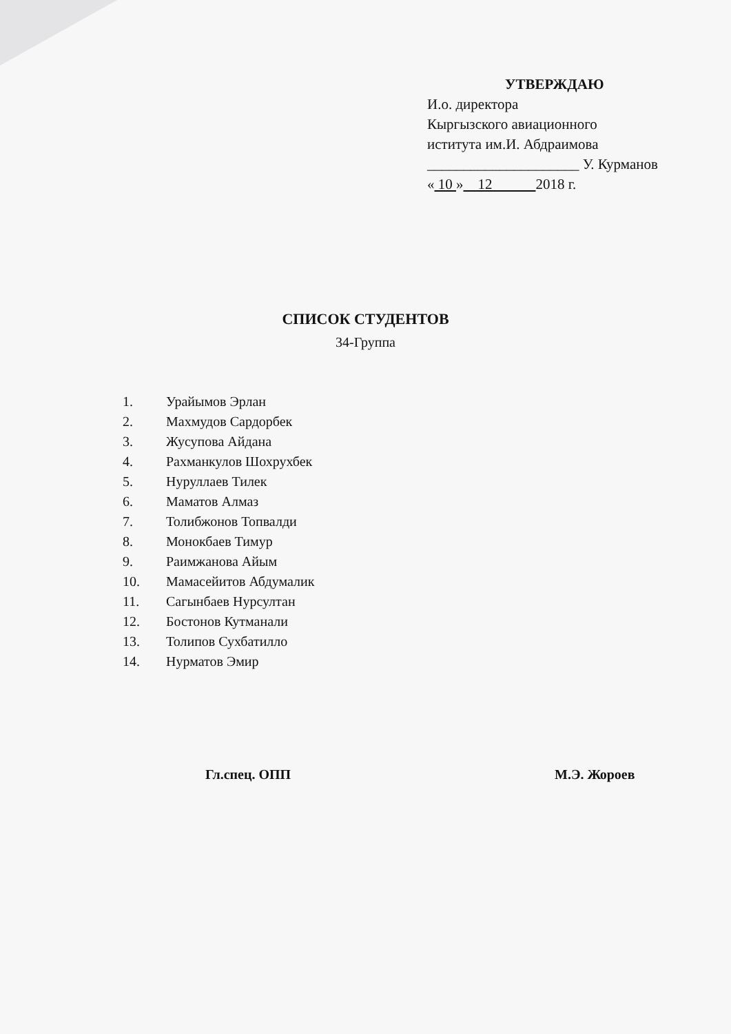УТВЕРЖДАЮ
И.о. директора
Кыргызского авиационного
иститута им.И. Абдраимова
_____________________ У. Курманов
« 10 » 12 2018 г.
СПИСОК СТУДЕНТОВ
34-Группа
1. Урайымов Эрлан
2. Махмудов Сардорбек
3. Жусупова Айдана
4. Рахманкулов Шохрухбек
5. Нуруллаев Тилек
6. Маматов Алмаз
7. Толибжонов Топвалди
8. Монокбаев Тимур
9. Раимжанова Айым
10. Мамасейитов Абдумалик
11. Сагынбаев Нурсултан
12. Бостонов Кутманали
13. Толипов Сухбатилло
14. Нурматов Эмир
Гл.спец. ОПП М.Э. Жороев